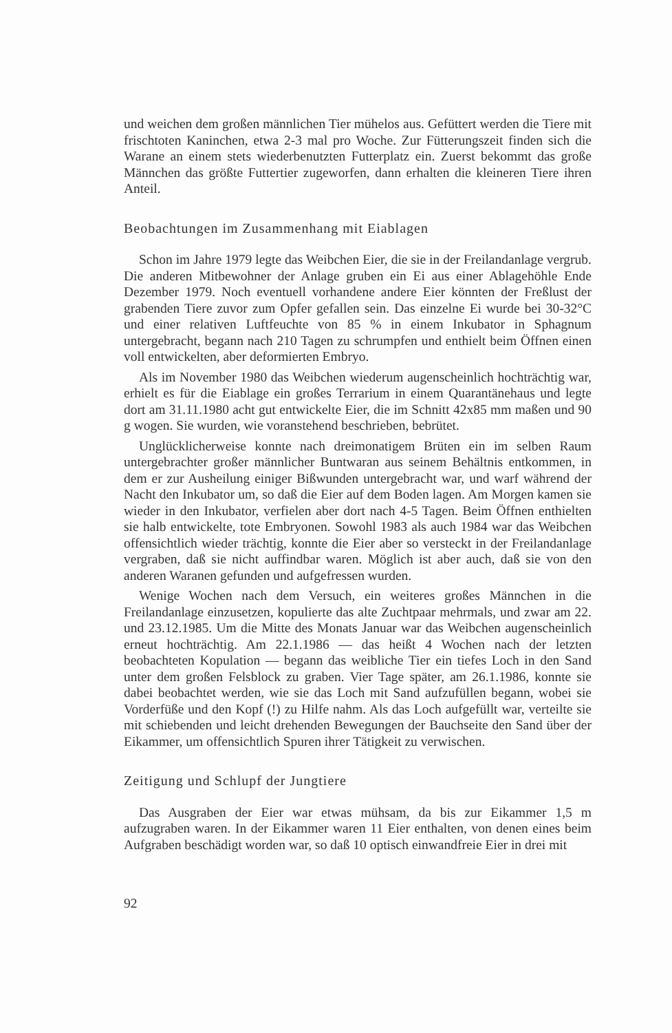und weichen dem großen männlichen Tier mühelos aus. Gefüttert werden die Tiere mit frischtoten Kaninchen, etwa 2-3 mal pro Woche. Zur Fütterungszeit finden sich die Warane an einem stets wiederbenutzten Futterplatz ein. Zuerst bekommt das große Männchen das größte Futtertier zugeworfen, dann erhalten die kleineren Tiere ihren Anteil.
Beobachtungen im Zusammenhang mit Eiablagen
Schon im Jahre 1979 legte das Weibchen Eier, die sie in der Freilandanlage vergrub. Die anderen Mitbewohner der Anlage gruben ein Ei aus einer Ablagehöhle Ende Dezember 1979. Noch eventuell vorhandene andere Eier könnten der Freßlust der grabenden Tiere zuvor zum Opfer gefallen sein. Das einzelne Ei wurde bei 30-32°C und einer relativen Luftfeuchte von 85 % in einem Inkubator in Sphagnum untergebracht, begann nach 210 Tagen zu schrumpfen und enthielt beim Öffnen einen voll entwickelten, aber deformierten Embryo.
Als im November 1980 das Weibchen wiederum augenscheinlich hochträchtig war, erhielt es für die Eiablage ein großes Terrarium in einem Quarantänehaus und legte dort am 31.11.1980 acht gut entwickelte Eier, die im Schnitt 42x85 mm maßen und 90 g wogen. Sie wurden, wie voranstehend beschrieben, bebrütet.
Unglücklicherweise konnte nach dreimonatigem Brüten ein im selben Raum untergebrachter großer männlicher Buntwaran aus seinem Behältnis entkommen, in dem er zur Ausheilung einiger Bißwunden untergebracht war, und warf während der Nacht den Inkubator um, so daß die Eier auf dem Boden lagen. Am Morgen kamen sie wieder in den Inkubator, verfielen aber dort nach 4-5 Tagen. Beim Öffnen enthielten sie halb entwickelte, tote Embryonen. Sowohl 1983 als auch 1984 war das Weibchen offensichtlich wieder trächtig, konnte die Eier aber so versteckt in der Freilandanlage vergraben, daß sie nicht auffindbar waren. Möglich ist aber auch, daß sie von den anderen Waranen gefunden und aufgefressen wurden.
Wenige Wochen nach dem Versuch, ein weiteres großes Männchen in die Freilandanlage einzusetzen, kopulierte das alte Zuchtpaar mehrmals, und zwar am 22. und 23.12.1985. Um die Mitte des Monats Januar war das Weibchen augenscheinlich erneut hochträchtig. Am 22.1.1986 — das heißt 4 Wochen nach der letzten beobachteten Kopulation — begann das weibliche Tier ein tiefes Loch in den Sand unter dem großen Felsblock zu graben. Vier Tage später, am 26.1.1986, konnte sie dabei beobachtet werden, wie sie das Loch mit Sand aufzufüllen begann, wobei sie Vorderfüße und den Kopf (!) zu Hilfe nahm. Als das Loch aufgefüllt war, verteilte sie mit schiebenden und leicht drehenden Bewegungen der Bauchseite den Sand über der Eikammer, um offensichtlich Spuren ihrer Tätigkeit zu verwischen.
Zeitigung und Schlupf der Jungtiere
Das Ausgraben der Eier war etwas mühsam, da bis zur Eikammer 1,5 m aufzugraben waren. In der Eikammer waren 11 Eier enthalten, von denen eines beim Aufgraben beschädigt worden war, so daß 10 optisch einwandfreie Eier in drei mit
92